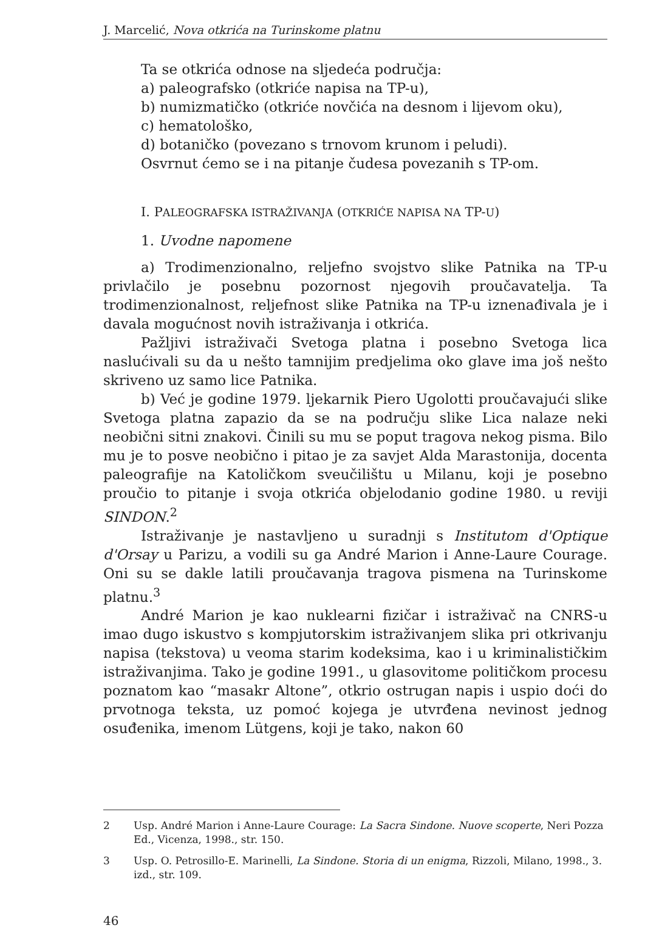J. Marcelić, Nova otkrića na Turinskome platnu
Ta se otkrića odnose na sljedeća područja:
a) paleografsko (otkriće napisa na TP-u),
b) numizmatičko (otkriće novčića na desnom i lijevom oku),
c) hematološko,
d) botaničko (povezano s trnovom krunom i peludi).
Osvrnut ćemo se i na pitanje čudesa povezanih s TP-om.
I. PALEOGRAFSKA ISTRAŽIVANJA (OTKRIĆE NAPISA NA TP-U)
1. Uvodne napomene
a) Trodimenzionalno, reljefno svojstvo slike Patnika na TP-u privlačilo je posebnu pozornost njegovih proučavatelja. Ta trodimenzionalnost, reljefnost slike Patnika na TP-u iznenađivala je i davala mogućnost novih istraživanja i otkrića.
Pažljivi istraživači Svetoga platna i posebno Svetoga lica naslućivali su da u nešto tamnijim predjelima oko glave ima još nešto skriveno uz samo lice Patnika.
b) Već je godine 1979. ljekarnik Piero Ugolotti proučavajući slike Svetoga platna zapazio da se na području slike Lica nalaze neki neobični sitni znakovi. Činili su mu se poput tragova nekog pisma. Bilo mu je to posve neobično i pitao je za savjet Alda Marastonija, docenta paleografije na Katoličkom sveučilištu u Milanu, koji je posebno proučio to pitanje i svoja otkrića objelodanio godine 1980. u reviji SINDON.<sup>2</sup>
Istraživanje je nastavljeno u suradnji s Institutom d'Optique d'Orsay u Parizu, a vodili su ga André Marion i Anne-Laure Courage. Oni su se dakle latili proučavanja tragova pismena na Turinskome platnu.<sup>3</sup>
André Marion je kao nuklearni fizičar i istraživač na CNRS-u imao dugo iskustvo s kompjutorskim istraživanjem slika pri otkrivanju napisa (tekstova) u veoma starim kodeksima, kao i u kriminalističkim istraživanjima. Tako je godine 1991., u glasovitome političkom procesu poznatom kao “masakr Altone”, otkrio ostrugan napis i uspio doći do prvotnoga teksta, uz pomoć kojega je utvrđena nevinost jednog osuđenika, imenom Lütgens, koji je tako, nakon 60
2 Usp. André Marion i Anne-Laure Courage: La Sacra Sindone. Nuove scoperte, Neri Pozza Ed., Vicenza, 1998., str. 150.
3 Usp. O. Petrosillo-E. Marinelli, La Sindone. Storia di un enigma, Rizzoli, Milano, 1998., 3. izd., str. 109.
46